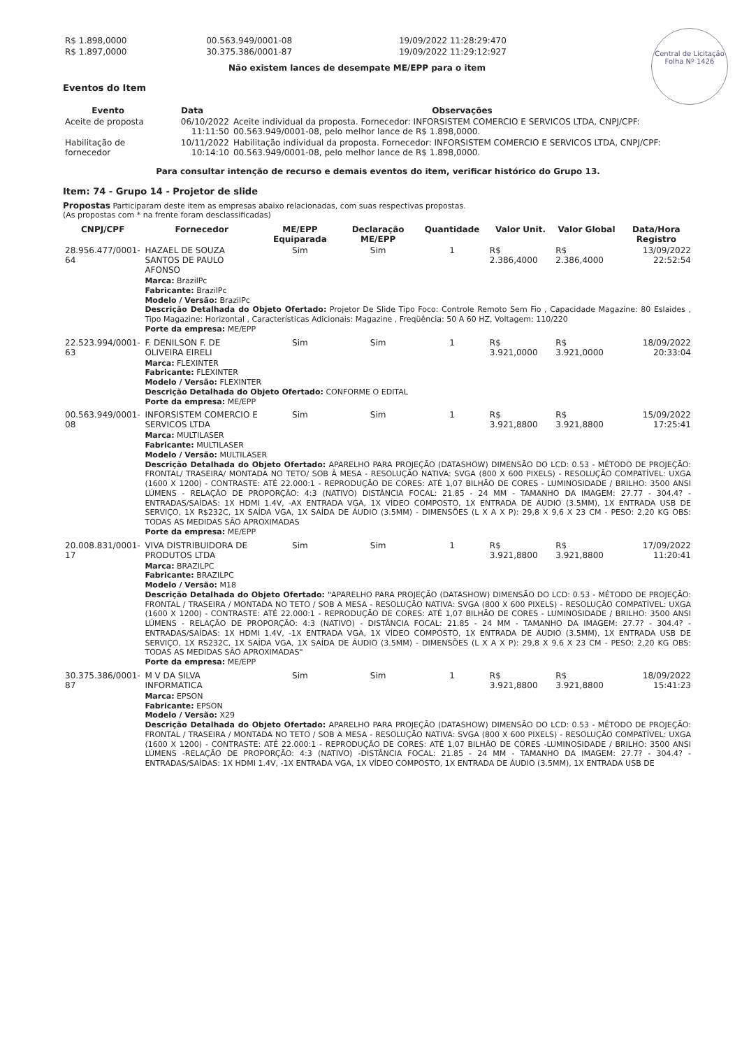Central de Licitação
Folha Nº 1426
| R$ 1.898,0000 | 00.563.949/0001-08 | 19/09/2022 11:28:29:470 |
| R$ 1.897,0000 | 30.375.386/0001-87 | 19/09/2022 11:29:12:927 |
Não existem lances de desempate ME/EPP para o item
Eventos do Item
| Evento | Data | Observações |
| --- | --- | --- |
| Aceite de proposta | 06/10/2022 11:11:50 | Aceite individual da proposta. Fornecedor: INFORSISTEM COMERCIO E SERVICOS LTDA, CNPJ/CPF: 00.563.949/0001-08, pelo melhor lance de R$ 1.898,0000. |
| Habilitação de fornecedor | 10/11/2022 10:14:10 | Habilitação individual da proposta. Fornecedor: INFORSISTEM COMERCIO E SERVICOS LTDA, CNPJ/CPF: 00.563.949/0001-08, pelo melhor lance de R$ 1.898,0000. |
Para consultar intenção de recurso e demais eventos do item, verificar histórico do Grupo 13.
Item: 74 - Grupo 14 - Projetor de slide
Propostas Participaram deste item as empresas abaixo relacionadas, com suas respectivas propostas.
(As propostas com * na frente foram desclassificadas)
| CNPJ/CPF | Fornecedor | ME/EPP Equiparada | Declaração ME/EPP | Quantidade | Valor Unit. | Valor Global | Data/Hora Registro |
| --- | --- | --- | --- | --- | --- | --- | --- |
| 28.956.477/0001-64 | HAZAEL DE SOUZA SANTOS DE PAULO AFONSO | Sim | Sim | 1 | R$ 2.386,4000 | R$ 2.386,4000 | 13/09/2022 22:52:54 |
| | Marca: BrazilPc Fabricante: BrazilPc Modelo / Versão: BrazilPc Descrição Detalhada do Objeto Ofertado: Projetor De Slide Tipo Foco: Controle Remoto Sem Fio , Capacidade Magazine: 80 Eslaides , Tipo Magazine: Horizontal , Características Adicionais: Magazine , Freqüência: 50 A 60 HZ, Voltagem: 110/220 Porte da empresa: ME/EPP | | | | | | |
| 22.523.994/0001-63 | F. DENILSON F. DE OLIVEIRA EIRELI | Sim | Sim | 1 | R$ 3.921,0000 | R$ 3.921,0000 | 18/09/2022 20:33:04 |
| | Marca: FLEXINTER Fabricante: FLEXINTER Modelo / Versão: FLEXINTER Descrição Detalhada do Objeto Ofertado: CONFORME O EDITAL Porte da empresa: ME/EPP | | | | | | |
| 00.563.949/0001-08 | INFORSISTEM COMERCIO E SERVICOS LTDA | Sim | Sim | 1 | R$ 3.921,8800 | R$ 3.921,8800 | 15/09/2022 17:25:41 |
| | Marca: MULTILASER Fabricante: MULTILASER Modelo / Versão: MULTILASER Descrição Detalhada do Objeto Ofertado: APARELHO PARA PROJEÇÃO (DATASHOW) DIMENSÃO DO LCD: 0.53 - MÉTODO DE PROJEÇÃO: FRONTAL/ TRASEIRA/ MONTADA NO TETO/ SOB À MESA - RESOLUÇÃO NATIVA: SVGA (800 X 600 PIXELS) - RESOLUÇÃO COMPATÍVEL: UXGA (1600 X 1200) - CONTRASTE: ATÉ 22.000:1 - REPRODUÇÃO DE CORES: ATÉ 1,07 BILHÃO DE CORES - LUMINOSIDADE / BRILHO: 3500 ANSI LÚMENS - RELAÇÃO DE PROPORÇÃO: 4:3 (NATIVO) DISTÂNCIA FOCAL: 21.85 - 24 MM - TAMANHO DA IMAGEM: 27.77 - 304.4? - ENTRADAS/SAÍDAS: 1X HDMI 1.4V, -AX ENTRADA VGA, 1X VÍDEO COMPOSTO, 1X ENTRADA DE ÁUDIO (3.5MM), 1X ENTRADA USB DE SERVIÇO, 1X R$232C, 1X SAÍDA VGA, 1X SAÍDA DE ÁUDIO (3.5MM) - DIMENSÕES (L X A X P): 29,8 X 9,6 X 23 CM - PESO: 2,20 KG OBS: TODAS AS MEDIDAS SÃO APROXIMADAS Porte da empresa: ME/EPP | | | | | | |
| 20.008.831/0001-17 | VIVA DISTRIBUIDORA DE PRODUTOS LTDA | Sim | Sim | 1 | R$ 3.921,8800 | R$ 3.921,8800 | 17/09/2022 11:20:41 |
| | Marca: BRAZILPC Fabricante: BRAZILPC Modelo / Versão: M18 Descrição Detalhada do Objeto Ofertado: "APARELHO PARA PROJEÇÃO (DATASHOW) DIMENSÃO DO LCD: 0.53 - MÉTODO DE PROJEÇÃO: FRONTAL / TRASEIRA / MONTADA NO TETO / SOB A MESA - RESOLUÇÃO NATIVA: SVGA (800 X 600 PIXELS) - RESOLUÇÃO COMPATÍVEL: UXGA (1600 X 1200) - CONTRASTE: ATÉ 22.000:1 - REPRODUÇÃO DE CORES: ATÉ 1,07 BILHÃO DE CORES - LUMINOSIDADE / BRILHO: 3500 ANSI LÚMENS - RELAÇÃO DE PROPORÇÃO: 4:3 (NATIVO) - DISTÂNCIA FOCAL: 21.85 - 24 MM - TAMANHO DA IMAGEM: 27.7? - 304.4? - ENTRADAS/SAÍDAS: 1X HDMI 1.4V, -1X ENTRADA VGA, 1X VÍDEO COMPOSTO, 1X ENTRADA DE ÁUDIO (3.5MM), 1X ENTRADA USB DE SERVIÇO, 1X RS232C, 1X SAÍDA VGA, 1X SAÍDA DE ÁUDIO (3.5MM) - DIMENSÕES (L X A X P): 29,8 X 9,6 X 23 CM - PESO: 2,20 KG OBS: TODAS AS MEDIDAS SÃO APROXIMADAS" Porte da empresa: ME/EPP | | | | | | |
| 30.375.386/0001-87 | M V DA SILVA INFORMATICA | Sim | Sim | 1 | R$ 3.921,8800 | R$ 3.921,8800 | 18/09/2022 15:41:23 |
| | Marca: EPSON Fabricante: EPSON Modelo / Versão: X29 Descrição Detalhada do Objeto Ofertado: APARELHO PARA PROJEÇÃO (DATASHOW) DIMENSÃO DO LCD: 0.53 - MÉTODO DE PROJEÇÃO: FRONTAL / TRASEIRA / MONTADA NO TETO / SOB A MESA - RESOLUÇÃO NATIVA: SVGA (800 X 600 PIXELS) - RESOLUÇÃO COMPATÍVEL: UXGA (1600 X 1200) - CONTRASTE: ATÉ 22.000:1 - REPRODUÇÃO DE CORES: ATÉ 1,07 BILHÃO DE CORES -LUMINOSIDADE / BRILHO: 3500 ANSI LÚMENS -RELAÇÃO DE PROPORÇÃO: 4:3 (NATIVO) -DISTÂNCIA FOCAL: 21.85 - 24 MM - TAMANHO DA IMAGEM: 27.7? - 304.4? - ENTRADAS/SAÍDAS: 1X HDMI 1.4V, -1X ENTRADA VGA, 1X VÍDEO COMPOSTO, 1X ENTRADA DE ÁUDIO (3.5MM), 1X ENTRADA USB DE | | | | | | |